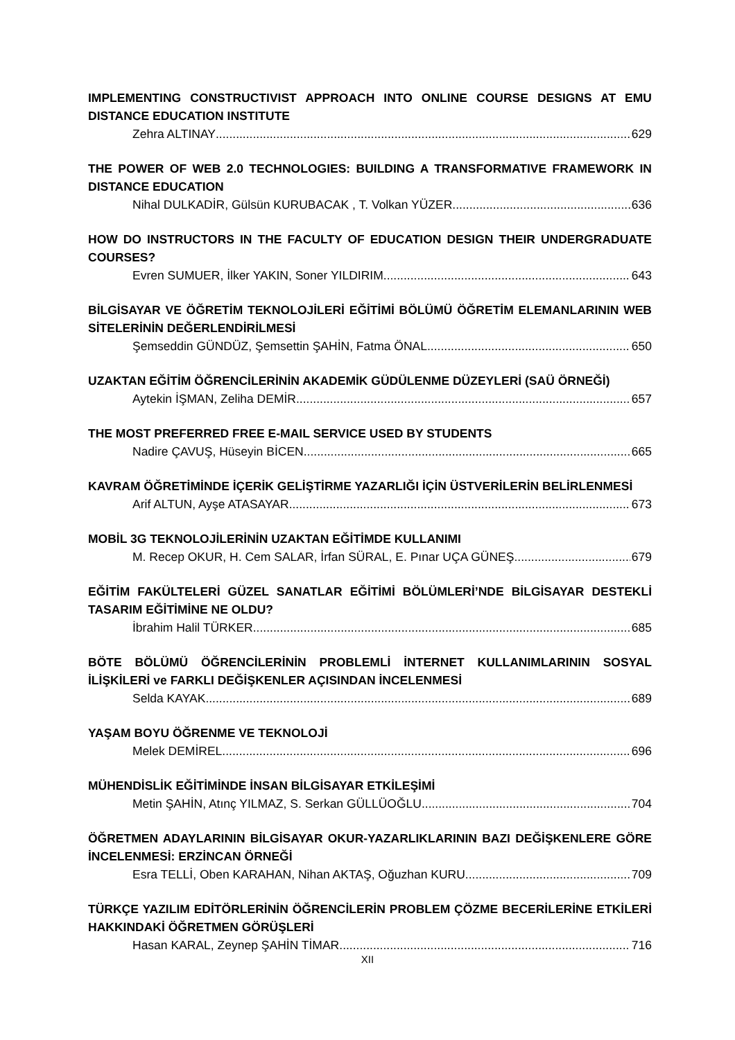IMPLEMENTING CONSTRUCTIVIST APPROACH INTO ONLINE COURSE DESIGNS AT EMU DISTANCE EDUCATION INSTITUTE
Zehra ALTINAY 629
THE POWER OF WEB 2.0 TECHNOLOGIES: BUILDING A TRANSFORMATIVE FRAMEWORK IN DISTANCE EDUCATION
Nihal DULKADİR, Gülsün KURUBACAK , T. Volkan YÜZER 636
HOW DO INSTRUCTORS IN THE FACULTY OF EDUCATION DESIGN THEIR UNDERGRADUATE COURSES?
Evren SUMUER, İlker YAKIN, Soner YILDIRIM 643
BİLGİSAYAR VE ÖĞRETİM TEKNOLOJİLERİ EĞİTİMİ BÖLÜMÜ ÖĞRETİM ELEMANLARININ WEB SİTELERİNİN DEĞERLENDİRİLMESİ
Şemseddin GÜNDÜZ, Şemsettin ŞAHİN, Fatma ÖNAL 650
UZAKTAN EĞİTİM ÖĞRENCİLERİNİN AKADEMİK GÜDÜLENME DÜZEYLERİ (SAÜ ÖRNEĞİ)
Aytekin İŞMAN, Zeliha DEMİR 657
THE MOST PREFERRED FREE E-MAIL SERVICE USED BY STUDENTS
Nadire ÇAVUŞ, Hüseyin BİCEN 665
KAVRAM ÖĞRETİMİNDE İÇERİK GELİŞTİRME YAZARLIĞI İÇİN ÜSTVERİLERİN BELİRLENMESİ
Arif ALTUN, Ayşe ATASAYAR 673
MOBİL 3G TEKNOLOJİLERİNİN UZAKTAN EĞİTİMDE KULLANIMI
M. Recep OKUR, H. Cem SALAR, İrfan SÜRAL, E. Pınar UÇA GÜNEŞ 679
EĞİTİM FAKÜLTELERİ GÜZEL SANATLAR EĞİTİMİ BÖLÜMLERİ’NDE BİLGİSAYAR DESTEKLİ TASARIM EĞİTİMİNE NE OLDU?
İbrahim Halil TÜRKER 685
BÖTE BÖLÜMÜ ÖĞRENCİLERİNİN PROBLEMLİ İNTERNET KULLANIMLARININ SOSYAL İLİŞKİLERİ ve FARKLI DEĞİŞKENLER AÇISINDAN İNCELENMESİ
Selda KAYAK 689
YAŞAM BOYU ÖĞRENME VE TEKNOLOJİ
Melek DEMİREL 696
MÜHENDİSLİK EĞİTİMİNDE İNSAN BİLGİSAYAR ETKİLEŞİMİ
Metin ŞAHİN, Atınç YILMAZ, S. Serkan GÜLLÜOĞLU 704
ÖĞRETMEN ADAYLARININ BİLGİSAYAR OKUR-YAZARLIKLARININ BAZI DEĞİŞKENLERE GÖRE İNCELENMESİ: ERZİNCAN ÖRNEĞİ
Esra TELLİ, Oben KARAHAN, Nihan AKTAŞ, Oğuzhan KURU 709
TÜRKÇE YAZILIM EDİTÖRLERİNİN ÖĞRENCİLERİN PROBLEM ÇÖZME BECERİLERİNE ETKİLERİ HAKKINDAKİ ÖĞRETMEN GÖRÜŞLERİ
Hasan KARAL, Zeynep ŞAHİN TİMAR 716
XII